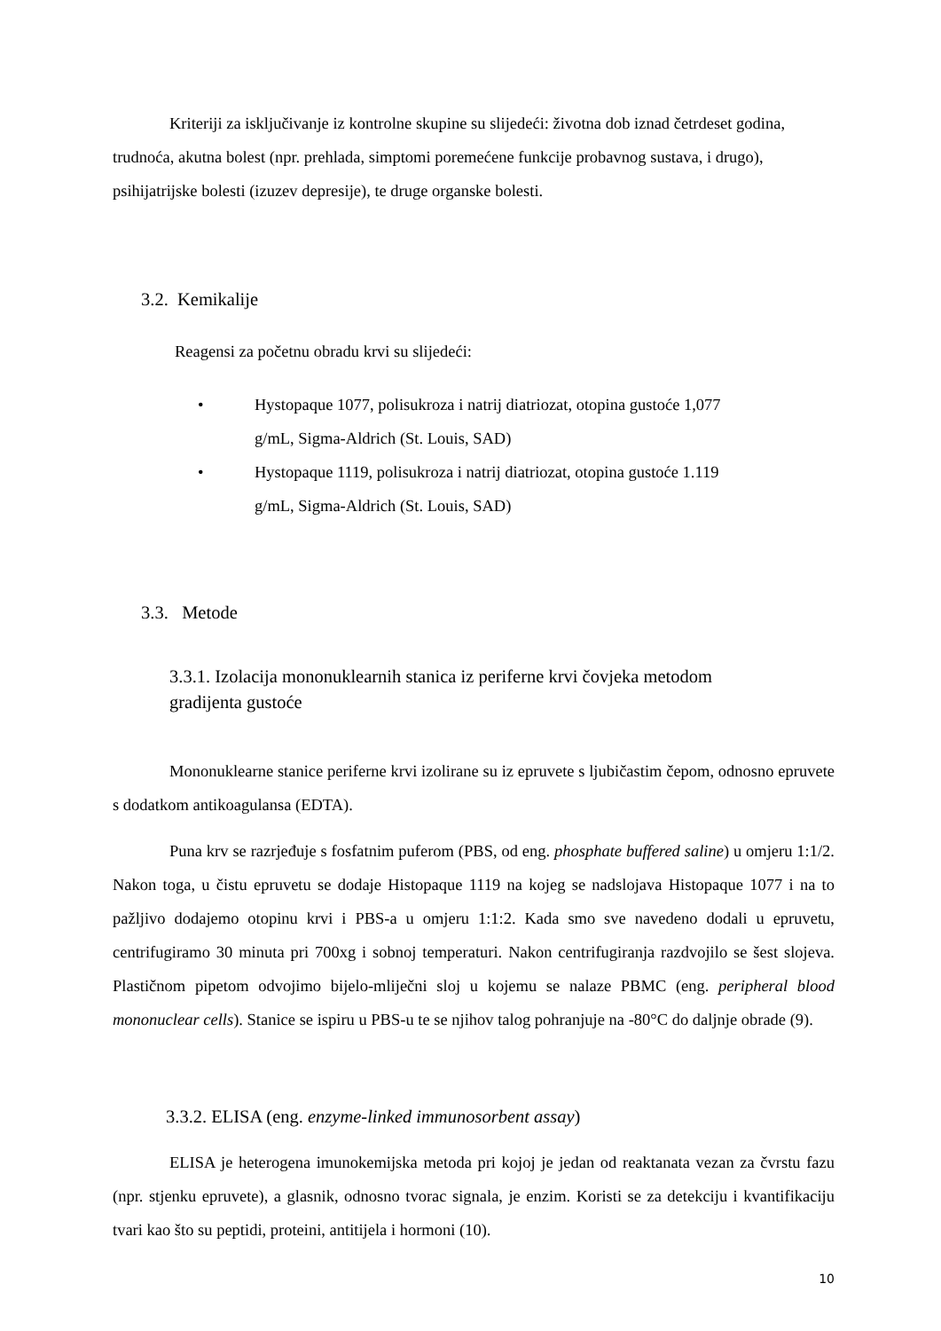Kriteriji za isključivanje iz kontrolne skupine su slijedeći: životna dob iznad četrdeset godina, trudnoća, akutna bolest (npr. prehlada, simptomi poremećene funkcije probavnog sustava, i drugo), psihijatrijske bolesti (izuzev depresije), te druge organske bolesti.
3.2. Kemikalije
Reagensi za početnu obradu krvi su slijedeći:
• Hystopaque 1077, polisukroza i natrij diatriozat, otopina gustoće 1,077
g/mL, Sigma-Aldrich (St. Louis, SAD)
• Hystopaque 1119, polisukroza i natrij diatriozat, otopina gustoće 1.119
g/mL, Sigma-Aldrich (St. Louis, SAD)
3.3. Metode
3.3.1. Izolacija mononuklearnih stanica iz periferne krvi čovjeka metodom
gradijenta gustoće
Mononuklearne stanice periferne krvi izolirane su iz epruvete s ljubičastim čepom, odnosno epruvete s dodatkom antikoagulansa (EDTA).
Puna krv se razrjeđuje s fosfatnim puferom (PBS, od eng. phosphate buffered saline) u omjeru 1:1/2. Nakon toga, u čistu epruvetu se dodaje Histopaque 1119 na kojeg se nadslojava Histopaque 1077 i na to pažljivo dodajemo otopinu krvi i PBS-a u omjeru 1:1:2. Kada smo sve navedeno dodali u epruvetu, centrifugiramo 30 minuta pri 700xg i sobnoj temperaturi. Nakon centrifugiranja razdvojilo se šest slojeva. Plastičnom pipetom odvojimo bijelo-mliječni sloj u kojemu se nalaze PBMC (eng. peripheral blood mononuclear cells). Stanice se ispiru u PBS-u te se njihov talog pohranjuje na -80°C do daljnje obrade (9).
3.3.2. ELISA (eng. enzyme-linked immunosorbent assay)
ELISA je heterogena imunokemijska metoda pri kojoj je jedan od reaktanata vezan za čvrstu fazu (npr. stjenku epruvete), a glasnik, odnosno tvorac signala, je enzim. Koristi se za detekciju i kvantifikaciju tvari kao što su peptidi, proteini, antitijela i hormoni (10).
10